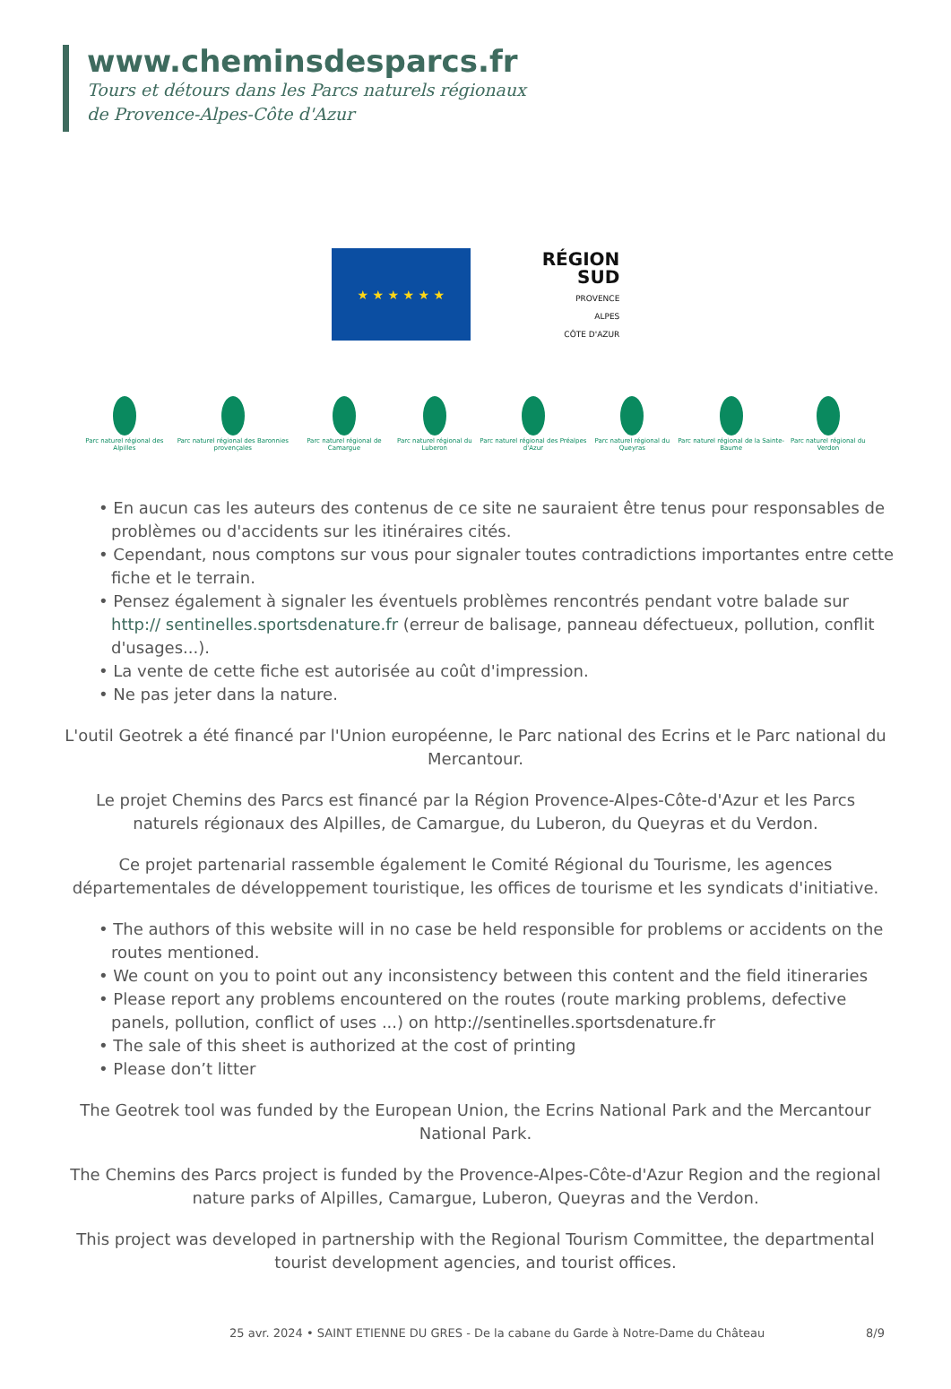www.cheminsdesparcs.fr
Tours et détours dans les Parcs naturels régionaux
de Provence-Alpes-Côte d'Azur
★ ★ ★ ★ ★ ★
RÉGION
SUD
PROVENCE
ALPES
CÔTE D'AZUR
Parc naturel régional des Alpilles
Parc naturel régional des Baronnies provençales
Parc naturel régional de Camargue
Parc naturel régional du Luberon
Parc naturel régional des Préalpes d'Azur
Parc naturel régional du Queyras
Parc naturel régional de la Sainte-Baume
Parc naturel régional du Verdon
• En aucun cas les auteurs des contenus de ce site ne sauraient être tenus pour responsables de problèmes ou d'accidents sur les itinéraires cités.
• Cependant, nous comptons sur vous pour signaler toutes contradictions importantes entre cette fiche et le terrain.
• Pensez également à signaler les éventuels problèmes rencontrés pendant votre balade sur http:// sentinelles.sportsdenature.fr (erreur de balisage, panneau défectueux, pollution, conflit d'usages...).
• La vente de cette fiche est autorisée au coût d'impression.
• Ne pas jeter dans la nature.
L'outil Geotrek a été financé par l'Union européenne, le Parc national des Ecrins et le Parc national du Mercantour.
Le projet Chemins des Parcs est financé par la Région Provence-Alpes-Côte-d'Azur et les Parcs naturels régionaux des Alpilles, de Camargue, du Luberon, du Queyras et du Verdon.
Ce projet partenarial rassemble également le Comité Régional du Tourisme, les agences départementales de développement touristique, les offices de tourisme et les syndicats d'initiative.
• The authors of this website will in no case be held responsible for problems or accidents on the routes mentioned.
• We count on you to point out any inconsistency between this content and the field itineraries
• Please report any problems encountered on the routes (route marking problems, defective panels, pollution, conflict of uses ...) on http://sentinelles.sportsdenature.fr
• The sale of this sheet is authorized at the cost of printing
• Please don’t litter
The Geotrek tool was funded by the European Union, the Ecrins National Park and the Mercantour National Park.
The Chemins des Parcs project is funded by the Provence-Alpes-Côte-d'Azur Region and the regional nature parks of Alpilles, Camargue, Luberon, Queyras and the Verdon.
This project was developed in partnership with the Regional Tourism Committee, the departmental tourist development agencies, and tourist offices.
25 avr. 2024 • SAINT ETIENNE DU GRES - De la cabane du Garde à Notre-Dame du Château 8/9